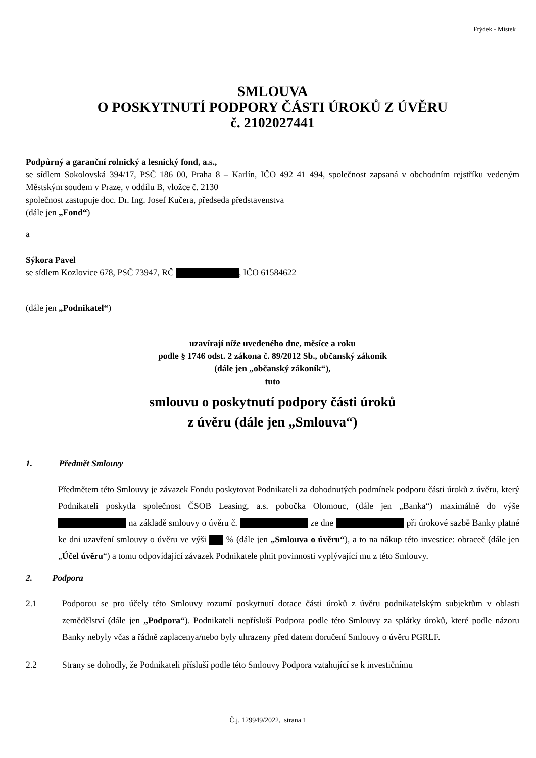Frýdek - Místek
SMLOUVA
O POSKYTNUTÍ PODPORY ČÁSTI ÚROKŮ Z ÚVĚRU
č. 2102027441
Podpůrný a garanční rolnický a lesnický fond, a.s.,
se sídlem Sokolovská 394/17, PSČ 186 00, Praha 8 – Karlín, IČO 492 41 494, společnost zapsaná v obchodním rejstříku vedeným Městským soudem v Praze, v oddílu B, vložce č. 2130
společnost zastupuje doc. Dr. Ing. Josef Kučera, předseda představenstva
(dále jen „Fond“)
a
Sýkora Pavel
se sídlem Kozlovice 678, PSČ 73947, RČ , IČO 61584622
(dále jen „Podnikatel“)
uzavírají níže uvedeného dne, měsíce a roku
podle § 1746 odst. 2 zákona č. 89/2012 Sb., občanský zákoník
(dále jen „občanský zákoník“),
tuto
smlouvu o poskytnutí podpory části úroků
z úvěru (dále jen „Smlouva“)
1. Předmět Smlouvy
Předmětem této Smlouvy je závazek Fondu poskytovat Podnikateli za dohodnutých podmínek podporu části úroků z úvěru, který Podnikateli poskytla společnost ČSOB Leasing, a.s. pobočka Olomouc, (dále jen „Banka“) maximálně do výše na základě smlouvy o úvěru č. ze dne při úrokové sazbě Banky platné ke dni uzavření smlouvy o úvěru ve výši % (dále jen „Smlouva o úvěru“), a to na nákup této investice: obraceč (dále jen „Účel úvěru“) a tomu odpovídající závazek Podnikatele plnit povinnosti vyplývající mu z této Smlouvy.
2. Podpora
2.1 Podporou se pro účely této Smlouvy rozumí poskytnutí dotace části úroků z úvěru podnikatelským subjektům v oblasti zemědělství (dále jen „Podpora“). Podnikateli nepřísluší Podpora podle této Smlouvy za splátky úroků, které podle názoru Banky nebyly včas a řádně zaplacenya/nebo byly uhrazeny před datem doručení Smlouvy o úvěru PGRLF.
2.2 Strany se dohodly, že Podnikateli přísluší podle této Smlouvy Podpora vztahující se k investičnímu
Č.j. 129949/2022, strana 1